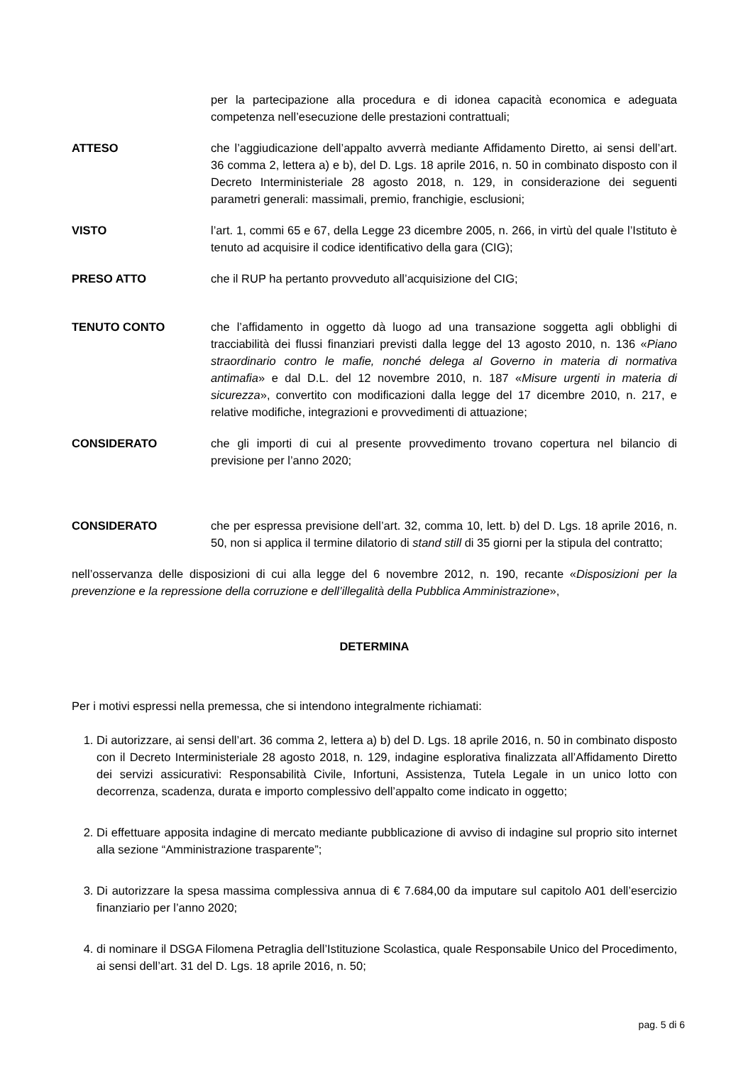per la partecipazione alla procedura e di idonea capacità economica e adeguata competenza nell’esecuzione delle prestazioni contrattuali;
ATTESO che l’aggiudicazione dell’appalto avverrà mediante Affidamento Diretto, ai sensi dell’art. 36 comma 2, lettera a) e b), del D. Lgs. 18 aprile 2016, n. 50 in combinato disposto con il Decreto Interministeriale 28 agosto 2018, n. 129, in considerazione dei seguenti parametri generali: massimali, premio, franchigie, esclusioni;
VISTO l’art. 1, commi 65 e 67, della Legge 23 dicembre 2005, n. 266, in virtù del quale l’Istituto è tenuto ad acquisire il codice identificativo della gara (CIG);
PRESO ATTO che il RUP ha pertanto provveduto all’acquisizione del CIG;
TENUTO CONTO che l’affidamento in oggetto dà luogo ad una transazione soggetta agli obblighi di tracciabilità dei flussi finanziari previsti dalla legge del 13 agosto 2010, n. 136 «Piano straordinario contro le mafie, nonché delega al Governo in materia di normativa antimafia» e dal D.L. del 12 novembre 2010, n. 187 «Misure urgenti in materia di sicurezza», convertito con modificazioni dalla legge del 17 dicembre 2010, n. 217, e relative modifiche, integrazioni e provvedimenti di attuazione;
CONSIDERATO che gli importi di cui al presente provvedimento trovano copertura nel bilancio di previsione per l’anno 2020;
CONSIDERATO che per espressa previsione dell’art. 32, comma 10, lett. b) del D. Lgs. 18 aprile 2016, n. 50, non si applica il termine dilatorio di stand still di 35 giorni per la stipula del contratto;
nell’osservanza delle disposizioni di cui alla legge del 6 novembre 2012, n. 190, recante «Disposizioni per la prevenzione e la repressione della corruzione e dell’illegalità della Pubblica Amministrazione»,
DETERMINA
Per i motivi espressi nella premessa, che si intendono integralmente richiamati:
1. Di autorizzare, ai sensi dell’art. 36 comma 2, lettera a) b) del D. Lgs. 18 aprile 2016, n. 50 in combinato disposto con il Decreto Interministeriale 28 agosto 2018, n. 129, indagine esplorativa finalizzata all’Affidamento Diretto dei servizi assicurativi: Responsabilità Civile, Infortuni, Assistenza, Tutela Legale in un unico lotto con decorrenza, scadenza, durata e importo complessivo dell’appalto come indicato in oggetto;
2. Di effettuare apposita indagine di mercato mediante pubblicazione di avviso di indagine sul proprio sito internet alla sezione “Amministrazione trasparente”;
3. Di autorizzare la spesa massima complessiva annua di € 7.684,00 da imputare sul capitolo A01 dell’esercizio finanziario per l’anno 2020;
4. di nominare il DSGA Filomena Petraglia dell’Istituzione Scolastica, quale Responsabile Unico del Procedimento, ai sensi dell’art. 31 del D. Lgs. 18 aprile 2016, n. 50;
pag. 5 di 6